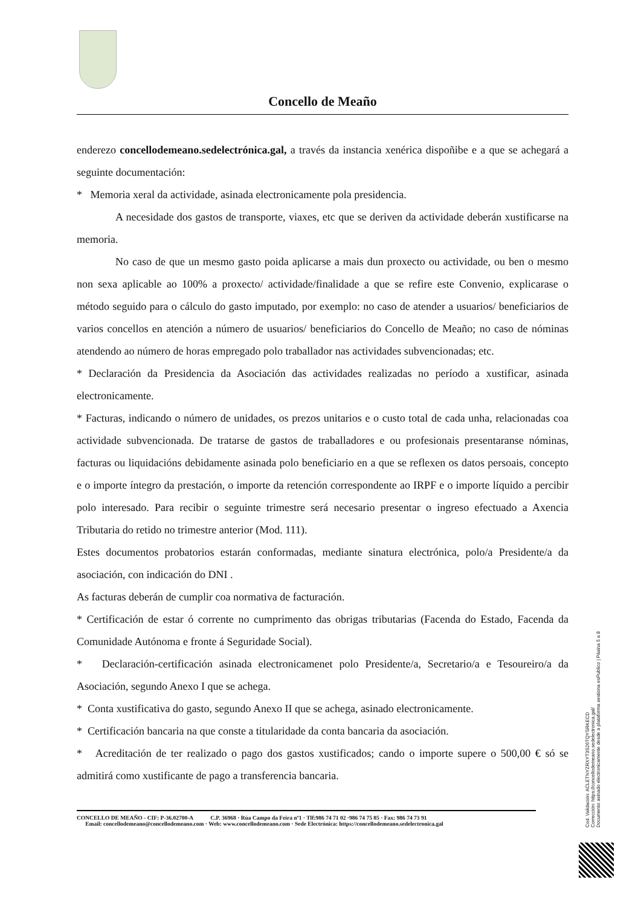Concello de Meaño
enderezo concellodemeano.sedelectrónica.gal, a través da instancia xenérica dispoñibe e a que se achegará a seguinte documentación:
* Memoria xeral da actividade, asinada electronicamente pola presidencia.
A necesidade dos gastos de transporte, viaxes, etc que se deriven da actividade deberán xustificarse na memoria.
No caso de que un mesmo gasto poida aplicarse a mais dun proxecto ou actividade, ou ben o mesmo non sexa aplicable ao 100% a proxecto/ actividade/finalidade a que se refire este Convenio, explicarase o método seguido para o cálculo do gasto imputado, por exemplo: no caso de atender a usuarios/ beneficiarios de varios concellos en atención a número de usuarios/ beneficiarios do Concello de Meaño; no caso de nóminas atendendo ao número de horas empregado polo traballador nas actividades subvencionadas; etc.
* Declaración da Presidencia da Asociación das actividades realizadas no período a xustificar, asinada electronicamente.
* Facturas, indicando o número de unidades, os prezos unitarios e o custo total de cada unha, relacionadas coa actividade subvencionada. De tratarse de gastos de traballadores e ou profesionais presentaranse nóminas, facturas ou liquidacións debidamente asinada polo beneficiario en a que se reflexen os datos persoais, concepto e o importe íntegro da prestación, o importe da retención correspondente ao IRPF e o importe líquido a percibir polo interesado. Para recibir o seguinte trimestre será necesario presentar o ingreso efectuado a Axencia Tributaria do retido no trimestre anterior (Mod. 111).
Estes documentos probatorios estarán conformadas, mediante sinatura electrónica, polo/a Presidente/a da asociación, con indicación do DNI .
As facturas deberán de cumplir coa normativa de facturación.
* Certificación de estar ó corrente no cumprimento das obrigas tributarias (Facenda do Estado, Facenda da Comunidade Autónoma e fronte á Seguridade Social).
* Declaración-certificación asinada electronicamenet polo Presidente/a, Secretario/a e Tesoureiro/a da Asociación, segundo Anexo I que se achega.
* Conta xustificativa do gasto, segundo Anexo II que se achega, asinado electronicamente.
* Certificación bancaria na que conste a titularidade da conta bancaria da asociación.
* Acreditación de ter realizado o pago dos gastos xustificados; cando o importe supere o 500,00 € só se admitirá como xustificante de pago a transferencia bancaria.
CONCELLO DE MEAÑO - CIF: P-36.02700-A C.P. 36968 · Rúa Campo da Feira nº1 · Tlf:986 74 71 02 ·986 74 75 85 · Fax: 986 74 73 91
Email: concellodemeano@concellodemeano.com · Web: www.concellodemeano.com · Sede Electrónica: https://concellodemeano.sedelectronica.gal
Cod. Validación: ACLETNYZRXYT3S26TQYSRKECD
Corrección: https://concellodemeano.sedelectronica.gal/
Documento asinado electronicamente desde a plataforma xestiona esPublico | Páxina 5 a 8